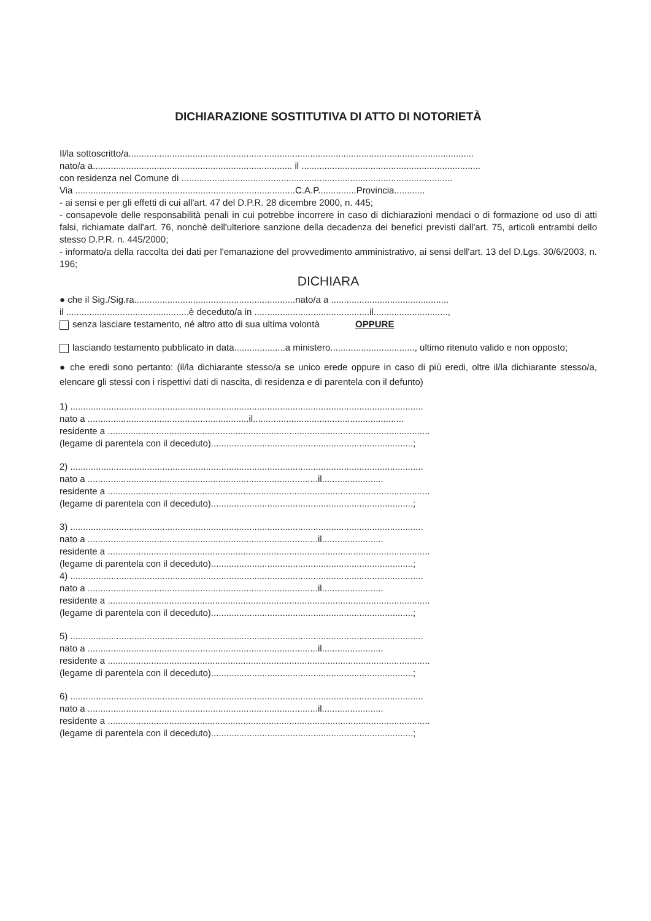DICHIARAZIONE SOSTITUTIVA DI ATTO DI NOTORIETÀ
Il/la sottoscritto/a.......................................................................................................................................
nato/a a.............................................................................. il ......................................................................
con residenza nel Comune di ..........................................................................................................
Via ......................................................................................C.A.P...............Provincia............
- ai sensi e per gli effetti di cui all'art. 47 del D.P.R. 28 dicembre 2000, n. 445;
- consapevole delle responsabilità penali in cui potrebbe incorrere in caso di dichiarazioni mendaci o di formazione od uso di atti falsi, richiamate dall'art. 76, nonchè dell'ulteriore sanzione della decadenza dei benefici previsti dall'art. 75, articoli entrambi dello stesso D.P.R. n. 445/2000;
- informato/a della raccolta dei dati per l'emanazione del provvedimento amministrativo, ai sensi dell'art. 13 del D.Lgs. 30/6/2003, n. 196;
DICHIARA
● che il Sig./Sig.ra...............................................................nato/a a ..............................................
il ................................................è deceduto/a in .............................................il.............................,
senza lasciare testamento, né altro atto di sua ultima volontà OPPURE
lasciando testamento pubblicato in data....................a ministero................................., ultimo ritenuto valido e non opposto;
● che eredi sono pertanto: (il/la dichiarante stesso/a se unico erede oppure in caso di più eredi, oltre il/la dichiarante stesso/a, elencare gli stessi con i rispettivi dati di nascita, di residenza e di parentela con il defunto)
1) ..........................................................................................................................................
nato a ...............................................................il...........................................................
residente a ..............................................................................................................................
(legame di parentela con il deceduto)...............................................................................;
2) ..........................................................................................................................................
nato a ..........................................................................................il........................
residente a ..............................................................................................................................
(legame di parentela con il deceduto)...............................................................................;
3) ..........................................................................................................................................
nato a ..........................................................................................il........................
residente a ..............................................................................................................................
(legame di parentela con il deceduto)...............................................................................;
4) ..........................................................................................................................................
nato a ..........................................................................................il........................
residente a ..............................................................................................................................
(legame di parentela con il deceduto)...............................................................................;
5) ..........................................................................................................................................
nato a ..........................................................................................il........................
residente a ..............................................................................................................................
(legame di parentela con il deceduto)...............................................................................;
6) ..........................................................................................................................................
nato a ..........................................................................................il........................
residente a ..............................................................................................................................
(legame di parentela con il deceduto)...............................................................................;